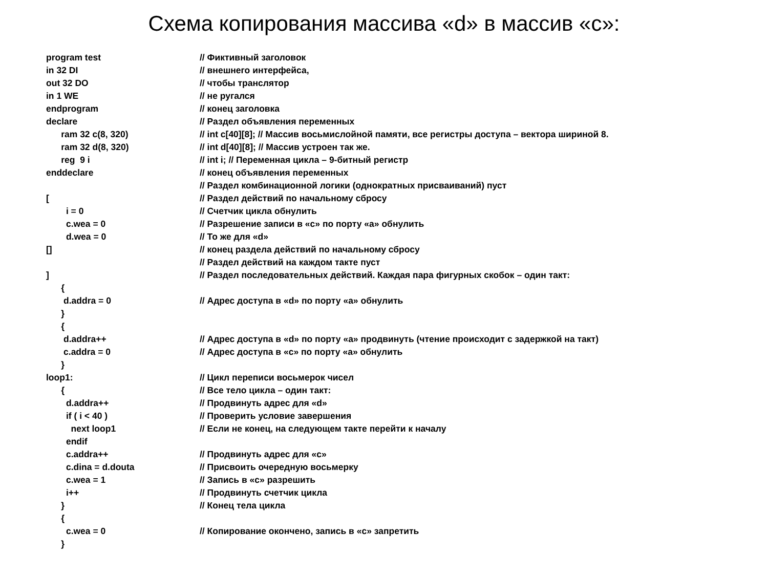Схема копирования массива «d» в массив «с»:
program test // Фиктивный заголовок
in 32 DI // внешнего интерфейса,
out 32 DO // чтобы транслятор
in 1 WE // не ругался
endprogram // конец заголовка
declare // Раздел объявления переменных
ram 32 c(8, 320) // int c[40][8]; // Массив восьмислойной памяти, все регистры доступа – вектора шириной 8.
ram 32 d(8, 320) // int d[40][8]; // Массив устроен так же.
reg 9 i // int i; // Переменная цикла – 9-битный регистр
enddeclare // конец объявления переменных
// Раздел комбинационной логики (однократных присваиваний) пуст
[// Раздел действий по начальному сбросу
i = 0 // Счетчик цикла обнулить
c.wea = 0 // Разрешение записи в «с» по порту «а» обнулить
d.wea = 0 // То же для «d»
[] // конец раздела действий по начальному сбросу
// Раздел действий на каждом такте пуст
] // Раздел последовательных действий. Каждая пара фигурных скобок – один такт:
{
d.addra = 0 // Адрес доступа в «d» по порту «а» обнулить
}
{
d.addra++ // Адрес доступа в «d» по порту «а» продвинуть (чтение происходит с задержкой на такт)
c.addra = 0 // Адрес доступа в «с» по порту «а» обнулить
}
loop1: // Цикл переписи восьмерок чисел
{ // Все тело цикла – один такт:
d.addra++ // Продвинуть адрес для «d»
if ( i < 40 ) // Проверить условие завершения
next loop1 // Если не конец, на следующем такте перейти к началу
endif
c.addra++ // Продвинуть адрес для «с»
c.dina = d.douta // Присвоить очередную восьмерку
c.wea = 1 // Запись в «с» разрешить
i++ // Продвинуть счетчик цикла
} // Конец тела цикла
{
c.wea = 0 // Копирование окончено, запись в «с» запретить
}